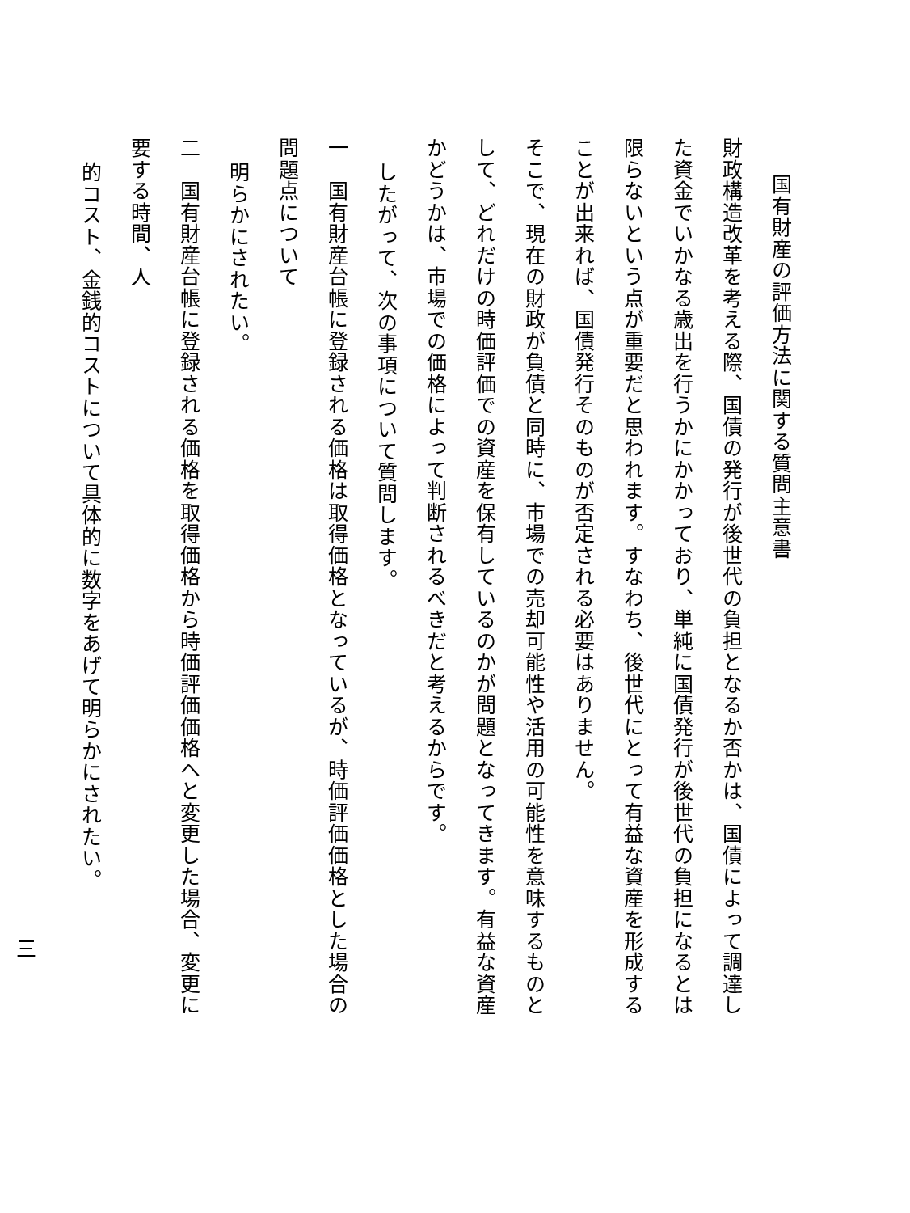国有財産の評価方法に関する質問主意書
財政構造改革を考える際、国債の発行が後世代の負担となるか否かは、国債によって調達した資金でいかなる歳出を行うかにかかっており、単純に国債発行が後世代の負担になるとは限らないという点が重要だと思われます。すなわち、後世代にとって有益な資産を形成することが出来れば、国債発行そのものが否定される必要はありません。
そこで、現在の財政が負債と同時に、市場での売却可能性や活用の可能性を意味するものとして、どれだけの時価評価での資産を保有しているのかが問題となってきます。有益な資産かどうかは、市場での価格によって判断されるべきだと考えるからです。
したがって、次の事項について質問します。
一　国有財産台帳に登録される価格は取得価格となっているが、時価評価価格とした場合の問題点について
明らかにされたい。
二　国有財産台帳に登録される価格を取得価格から時価評価価格へと変更した場合、変更に要する時間、人
的コスト、金銭的コストについて具体的に数字をあげて明らかにされたい。
三